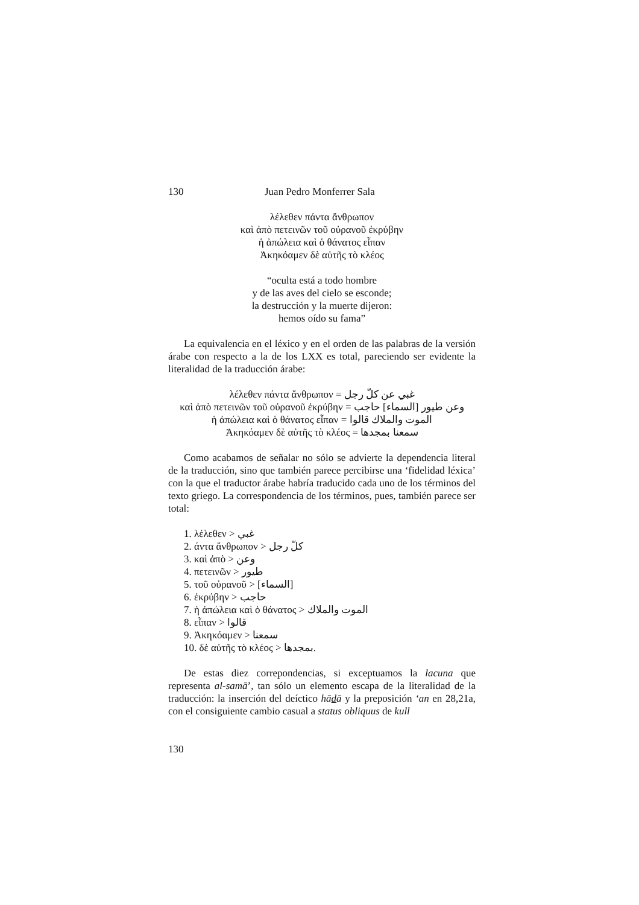130 Juan Pedro Monferrer Sala
λέλεθεν πάντα ἄνθρωπον
καὶ ἀπὸ πετεινῶν τοῦ οὐρανοῦ ἐκρύβην
ἡ ἀπώλεια καὶ ὁ θάνατος εἶπαν
Ἀκηκόαμεν δὲ αὐτῆς τὸ κλέος
“oculta está a todo hombre
y de las aves del cielo se esconde;
la destrucción y la muerte dijeron:
hemos oído su fama”
La equivalencia en el léxico y en el orden de las palabras de la versión árabe con respecto a la de los LXX es total, pareciendo ser evidente la literalidad de la traducción árabe:
λέλεθεν πάντα ἄνθρωπον = غبي عن كلّ رجل
καὶ ἀπὸ πετεινῶν τοῦ οὐρανοῦ ἐκρύβην = وعن طيور [السماء] حاجب
ἡ ἀπώλεια καὶ ὁ θάνατος εἶπαν = الموت والملاك قالوا
Ἀκηκόαμεν δὲ αὐτῆς τὸ κλέος = سمعنا بمجدها
Como acabamos de señalar no sólo se advierte la dependencia literal de la traducción, sino que también parece percibirse una ‘fidelidad léxica’ con la que el traductor árabe habría traducido cada uno de los términos del texto griego. La correspondencia de los términos, pues, también parece ser total:
1. λέλεθεν > غبي
2. άντα ἄνθρωπον > كلّ رجل
3. καὶ ἀπὸ > وعن
4. πετεινῶν > طيور
5. τοῦ οὐρανοῦ > [السماء]
6. ἐκρύβην > حاجب
7. ἡ ἀπώλεια καὶ ὁ θάνατος > الموت والملاك
8. εἶπαν > قالوا
9. Ἀκηκόαμεν > سمعنا
10. δὲ αὐτῆς τὸ κλέος > بمجدها.
De estas diez correpondencias, si exceptuamos la lacuna que representa al-samā’, tan sólo un elemento escapa de la literalidad de la traducción: la inserción del deíctico hādā y la preposición ‘an en 28,21a, con el consiguiente cambio casual a status obliquus de kull
130